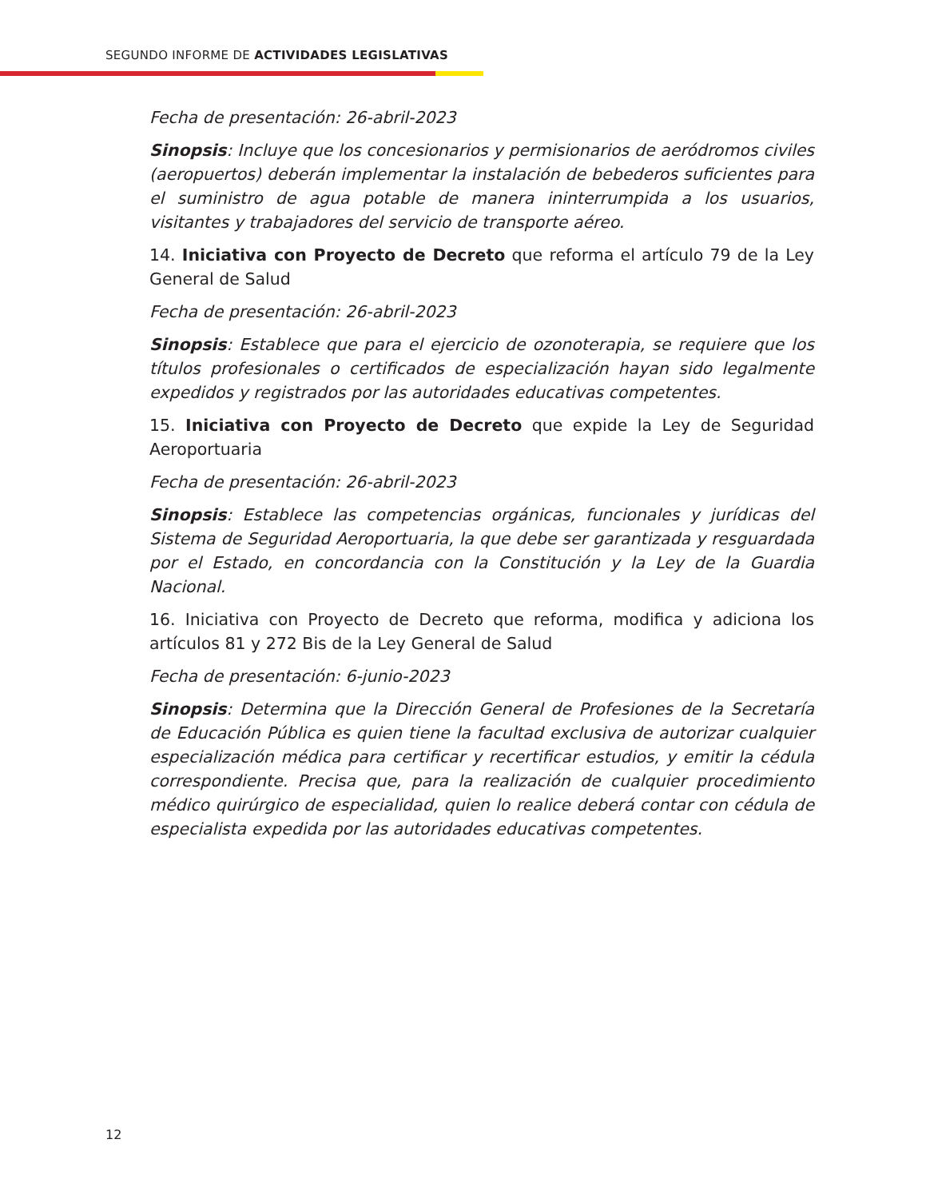SEGUNDO INFORME DE ACTIVIDADES LEGISLATIVAS
Fecha de presentación: 26-abril-2023
Sinopsis: Incluye que los concesionarios y permisionarios de aeródromos civiles (aeropuertos) deberán implementar la instalación de bebederos suficientes para el suministro de agua potable de manera ininterrumpida a los usuarios, visitantes y trabajadores del servicio de transporte aéreo.
14. Iniciativa con Proyecto de Decreto que reforma el artículo 79 de la Ley General de Salud
Fecha de presentación: 26-abril-2023
Sinopsis: Establece que para el ejercicio de ozonoterapia, se requiere que los títulos profesionales o certificados de especialización hayan sido legalmente expedidos y registrados por las autoridades educativas competentes.
15. Iniciativa con Proyecto de Decreto que expide la Ley de Seguridad Aeroportuaria
Fecha de presentación: 26-abril-2023
Sinopsis: Establece las competencias orgánicas, funcionales y jurídicas del Sistema de Seguridad Aeroportuaria, la que debe ser garantizada y resguardada por el Estado, en concordancia con la Constitución y la Ley de la Guardia Nacional.
16. Iniciativa con Proyecto de Decreto que reforma, modifica y adiciona los artículos 81 y 272 Bis de la Ley General de Salud
Fecha de presentación: 6-junio-2023
Sinopsis: Determina que la Dirección General de Profesiones de la Secretaría de Educación Pública es quien tiene la facultad exclusiva de autorizar cualquier especialización médica para certificar y recertificar estudios, y emitir la cédula correspondiente. Precisa que, para la realización de cualquier procedimiento médico quirúrgico de especialidad, quien lo realice deberá contar con cédula de especialista expedida por las autoridades educativas competentes.
12